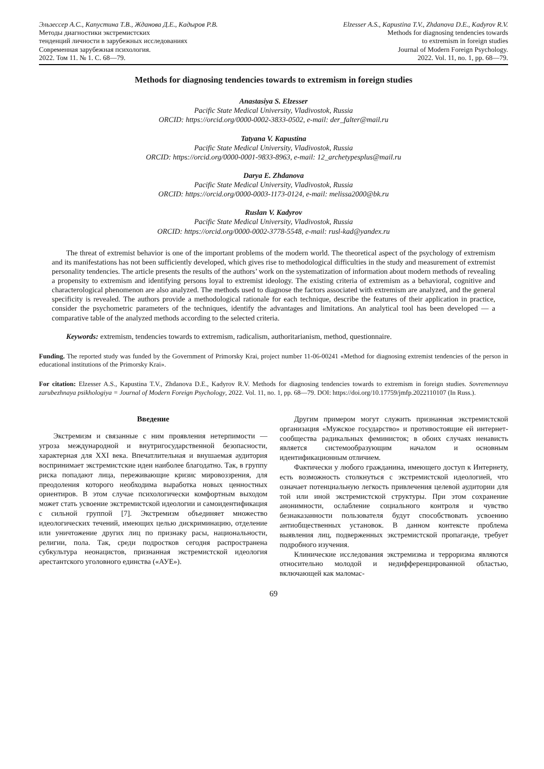Эльзессер А.С., Капустина Т.В., Жданова Д.Е., Кадыров Р.В.
Методы диагностики экстремистских
тенденций личности в зарубежных исследованиях
Современная зарубежная психология.
2022. Том 11. № 1. С. 68—79.
Elzesser A.S., Kapustina T.V., Zhdanova D.E., Kadyrov R.V.
Methods for diagnosing tendencies towards
to extremism in foreign studies
Journal of Modern Foreign Psychology.
2022. Vol. 11, no. 1, pp. 68—79.
Methods for diagnosing tendencies towards to extremism in foreign studies
Anastasiya S. Elzesser
Pacific State Medical University, Vladivostok, Russia
ORCID: https://orcid.org/0000-0002-3833-0502, e-mail: der_falter@mail.ru
Tatyana V. Kapustina
Pacific State Medical University, Vladivostok, Russia
ORCID: https://orcid.org/0000-0001-9833-8963, e-mail: 12_archetypesplus@mail.ru
Darya E. Zhdanova
Pacific State Medical University, Vladivostok, Russia
ORCID: https://orcid.org/0000-0003-1173-0124, e-mail: melissa2000@bk.ru
Ruslan V. Kadyrov
Pacific State Medical University, Vladivostok, Russia
ORCID: https://orcid.org/0000-0002-3778-5548, e-mail: rusl-kad@yandex.ru
The threat of extremist behavior is one of the important problems of the modern world. The theoretical aspect of the psychology of extremism and its manifestations has not been sufficiently developed, which gives rise to methodological difficulties in the study and measurement of extremist personality tendencies. The article presents the results of the authors’ work on the systematization of information about modern methods of revealing a propensity to extremism and identifying persons loyal to extremist ideology. The existing criteria of extremism as a behavioral, cognitive and characterological phenomenon are also analyzed. The methods used to diagnose the factors associated with extremism are analyzed, and the general specificity is revealed. The authors provide a methodological rationale for each technique, describe the features of their application in practice, consider the psychometric parameters of the techniques, identify the advantages and limitations. An analytical tool has been developed — a comparative table of the analyzed methods according to the selected criteria.
Keywords: extremism, tendencies towards to extremism, radicalism, authoritarianism, method, questionnaire.
Funding. The reported study was funded by the Government of Primorsky Krai, project number 11-06-00241 «Method for diagnosing extremist tendencies of the person in educational institutions of the Primorsky Krai».
For citation: Elzesser A.S., Kapustina T.V., Zhdanova D.E., Kadyrov R.V. Methods for diagnosing tendencies towards to extremism in foreign studies. Sovremennaya zarubezhnaya psikhologiya = Journal of Modern Foreign Psychology, 2022. Vol. 11, no. 1, pp. 68—79. DOI: https://doi.org/10.17759/jmfp.2022110107 (In Russ.).
Введение
Экстремизм и связанные с ним проявления нетерпимости — угроза международной и внутригосударственной безопасности, характерная для XXI века. Впечатлительная и внушаемая аудитория воспринимает экстремистские идеи наиболее благодатно. Так, в группу риска попадают лица, переживающие кризис мировоззрения, для преодоления которого необходима выработка новых ценностных ориентиров. В этом случае психологически комфортным выходом может стать усвоение экстремистской идеологии и самоидентификация с сильной группой [7]. Экстремизм объединяет множество идеологических течений, имеющих целью дискриминацию, отделение или уничтожение других лиц по признаку расы, национальности, религии, пола. Так, среди подростков сегодня распространена субкультура неонацистов, признанная экстремистской идеология арестантского уголовного единства («АУЕ»).
Другим примером могут служить признанная экстремистской организация «Мужское государство» и противостоящие ей интернет-сообщества радикальных феминисток; в обоих случаях ненависть является системообразующим началом и основным идентификационным отличием.
Фактически у любого гражданина, имеющего доступ к Интернету, есть возможность столкнуться с экстремистской идеологией, что означает потенциальную легкость привлечения целевой аудитории для той или иной экстремистской структуры. При этом сохранение анонимности, ослабление социального контроля и чувство безнаказанности пользователя будут способствовать усвоению антиобщественных установок. В данном контексте проблема выявления лиц, подверженных экстремистской пропаганде, требует подробного изучения.
Клинические исследования экстремизма и терроризма являются относительно молодой и недифференцированной областью, включающей как маломас-
69